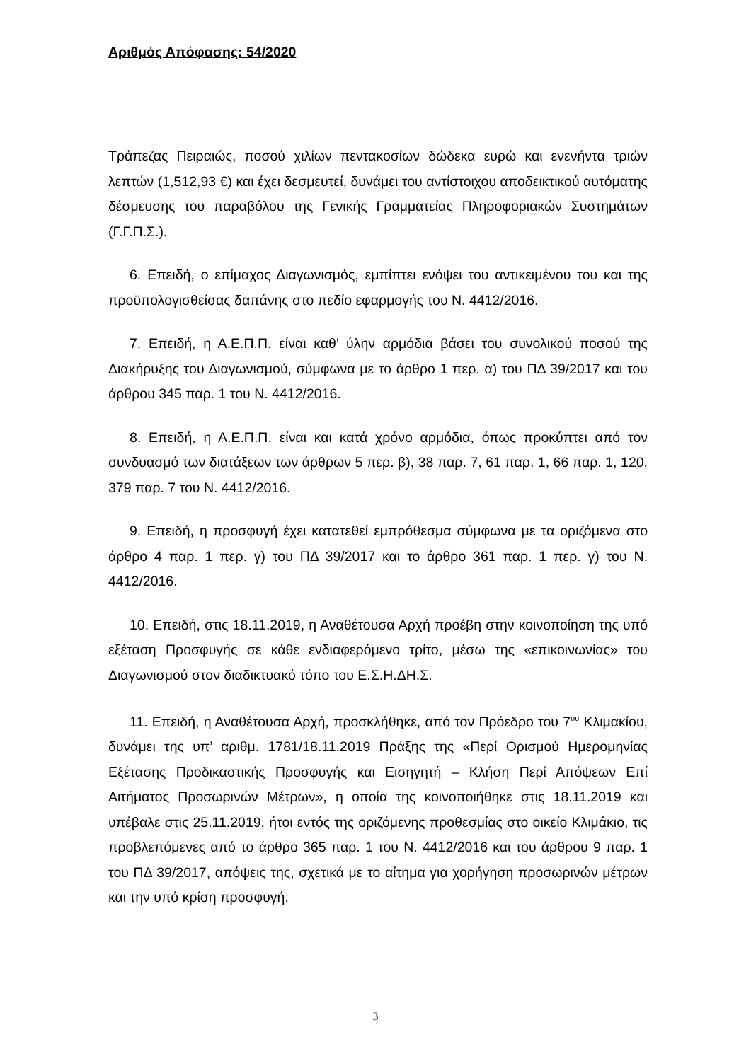Αριθμός Απόφασης: 54/2020
Τράπεζας Πειραιώς, ποσού χιλίων πεντακοσίων δώδεκα ευρώ και ενενήντα τριών λεπτών (1,512,93 €) και έχει δεσμευτεί, δυνάμει του αντίστοιχου αποδεικτικού αυτόματης δέσμευσης του παραβόλου της Γενικής Γραμματείας Πληροφοριακών Συστημάτων (Γ.Γ.Π.Σ.).
6. Επειδή, ο επίμαχος Διαγωνισμός, εμπίπτει ενόψει του αντικειμένου του και της προϋπολογισθείσας δαπάνης στο πεδίο εφαρμογής του Ν. 4412/2016.
7. Επειδή, η Α.Ε.Π.Π. είναι καθ’ ύλην αρμόδια βάσει του συνολικού ποσού της Διακήρυξης του Διαγωνισμού, σύμφωνα με το άρθρο 1 περ. α) του ΠΔ 39/2017 και του άρθρου 345 παρ. 1 του Ν. 4412/2016.
8. Επειδή, η Α.Ε.Π.Π. είναι και κατά χρόνο αρμόδια, όπως προκύπτει από τον συνδυασμό των διατάξεων των άρθρων 5 περ. β), 38 παρ. 7, 61 παρ. 1, 66 παρ. 1, 120, 379 παρ. 7 του Ν. 4412/2016.
9. Επειδή, η προσφυγή έχει κατατεθεί εμπρόθεσμα σύμφωνα με τα οριζόμενα στο άρθρο 4 παρ. 1 περ. γ) του ΠΔ 39/2017 και το άρθρο 361 παρ. 1 περ. γ) του Ν. 4412/2016.
10. Επειδή, στις 18.11.2019, η Αναθέτουσα Αρχή προέβη στην κοινοποίηση της υπό εξέταση Προσφυγής σε κάθε ενδιαφερόμενο τρίτο, μέσω της «επικοινωνίας» του Διαγωνισμού στον διαδικτυακό τόπο του Ε.Σ.Η.ΔΗ.Σ.
11. Επειδή, η Αναθέτουσα Αρχή, προσκλήθηκε, από τον Πρόεδρο του 7<sup>ου</sup> Κλιμακίου, δυνάμει της υπ’ αριθμ. 1781/18.11.2019 Πράξης της «Περί Ορισμού Ημερομηνίας Εξέτασης Προδικαστικής Προσφυγής και Εισηγητή – Κλήση Περί Απόψεων Επί Αιτήματος Προσωρινών Μέτρων», η οποία της κοινοποιήθηκε στις 18.11.2019 και υπέβαλε στις 25.11.2019, ήτοι εντός της οριζόμενης προθεσμίας στο οικείο Κλιμάκιο, τις προβλεπόμενες από το άρθρο 365 παρ. 1 του Ν. 4412/2016 και του άρθρου 9 παρ. 1 του ΠΔ 39/2017, απόψεις της, σχετικά με το αίτημα για χορήγηση προσωρινών μέτρων και την υπό κρίση προσφυγή.
3